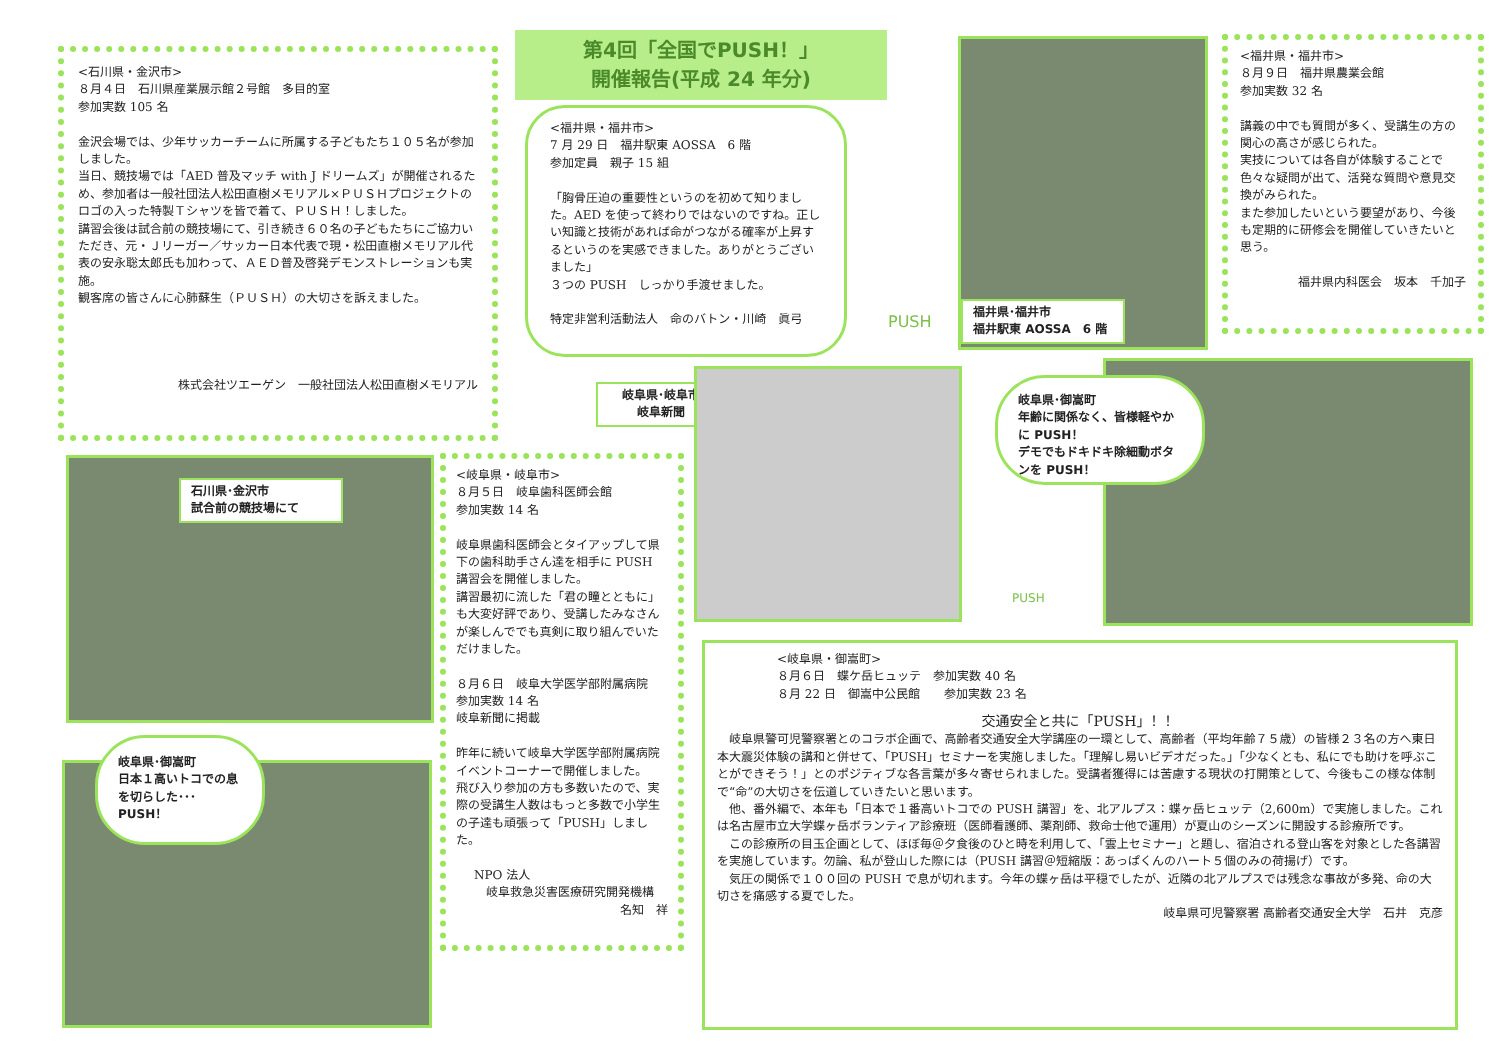<石川県・金沢市>
８月４日　石川県産業展示館２号館　多目的室
参加実数 105 名
金沢会場では、少年サッカーチームに所属する子どもたち１０５名が参加しました。
当日、競技場では「AED 普及マッチ with J ドリームズ」が開催されるため、参加者は一般社団法人松田直樹メモリアル×ＰＵＳＨプロジェクトのロゴの入った特製Ｔシャツを皆で着て、ＰＵＳＨ！しました。
講習会後は試合前の競技場にて、引き続き６０名の子どもたちにご協力いただき、元・Ｊリーガー／サッカー日本代表で現・松田直樹メモリアル代表の安永聡太郎氏も加わって、ＡＥＤ普及啓発デモンストレーションも実施。
観客席の皆さんに心肺蘇生（ＰＵＳＨ）の大切さを訴えました。
株式会社ツエーゲン　一般社団法人松田直樹メモリアル
第4回「全国でPUSH！」
開催報告(平成 24 年分)
<福井県・福井市>
7 月 29 日　福井駅東 AOSSA　6 階
参加定員　親子 15 組
「胸骨圧迫の重要性というのを初めて知りました。AED を使って終わりではないのですね。正しい知識と技術があれば命がつながる確率が上昇するというのを実感できました。ありがとうございました」
３つの PUSH　しっかり手渡せました。
特定非営利活動法人　命のバトン・川崎　眞弓
PUSH
福井県･福井市
福井駅東 AOSSA　6 階
<福井県・福井市>
８月９日　福井県農業会館
参加実数 32 名
講義の中でも質問が多く、受講生の方の関心の高さが感じられた。
実技については各自が体験することで色々な疑問が出て、活発な質問や意見交換がみられた。
また参加したいという要望があり、今後も定期的に研修会を開催していきたいと思う。
福井県内科医会　坂本　千加子
石川県･金沢市
試合前の競技場にて
岐阜県･岐阜市
岐阜新聞
<岐阜県・岐阜市>
８月５日　岐阜歯科医師会館
参加実数 14 名
岐阜県歯科医師会とタイアップして県下の歯科助手さん達を相手に PUSH 講習会を開催しました。
講習最初に流した「君の瞳とともに」も大変好評であり、受講したみなさんが楽しんででも真剣に取り組んでいただけました。
８月６日　岐阜大学医学部附属病院
参加実数 14 名
岐阜新聞に掲載
昨年に続いて岐阜大学医学部附属病院イベントコーナーで開催しました。
飛び入り参加の方も多数いたので、実際の受講生人数はもっと多数で小学生の子達も頑張って「PUSH」しました。
NPO 法人
　岐阜救急災害医療研究開発機構
名知　祥
岐阜県･御嵩町
年齢に関係なく、皆様軽やかに PUSH！
デモでもドキドキ除細動ボタンを PUSH！
PUSH
岐阜県･御嵩町
日本１高いトコでの息を切らした･･･
PUSH！
<岐阜県・御嵩町>
８月６日　蝶ケ岳ヒュッテ　参加実数 40 名
８月 22 日　御嵩中公民館　　参加実数 23 名
交通安全と共に「PUSH」！！
　岐阜県警可児警察署とのコラボ企画で、高齢者交通安全大学講座の一環として、高齢者（平均年齢７５歳）の皆様２３名の方へ東日本大震災体験の講和と併せて、「PUSH」セミナーを実施しました。「理解し易いビデオだった。」「少なくとも、私にでも助けを呼ぶことができそう！」とのポジティブな各言葉が多々寄せられました。受講者獲得には苦慮する現状の打開策として、今後もこの様な体制で“命”の大切さを伝道していきたいと思います。
　他、番外編で、本年も「日本で１番高いトコでの PUSH 講習」を、北アルプス：蝶ヶ岳ヒュッテ（2,600m）で実施しました。これは名古屋市立大学蝶ヶ岳ボランティア診療班（医師看護師、薬剤師、救命士他で運用）が夏山のシーズンに開設する診療所です。
　この診療所の目玉企画として、ほぼ毎＠夕食後のひと時を利用して、「雲上セミナー」と題し、宿泊される登山客を対象とした各講習を実施しています。勿論、私が登山した際には（PUSH 講習＠短縮版：あっぱくんのハート５個のみの荷揚げ）です。
　気圧の関係で１００回の PUSH で息が切れます。今年の蝶ヶ岳は平穏でしたが、近隣の北アルプスでは残念な事故が多発、命の大切さを痛感する夏でした。
岐阜県可児警察署 高齢者交通安全大学　石井　克彦